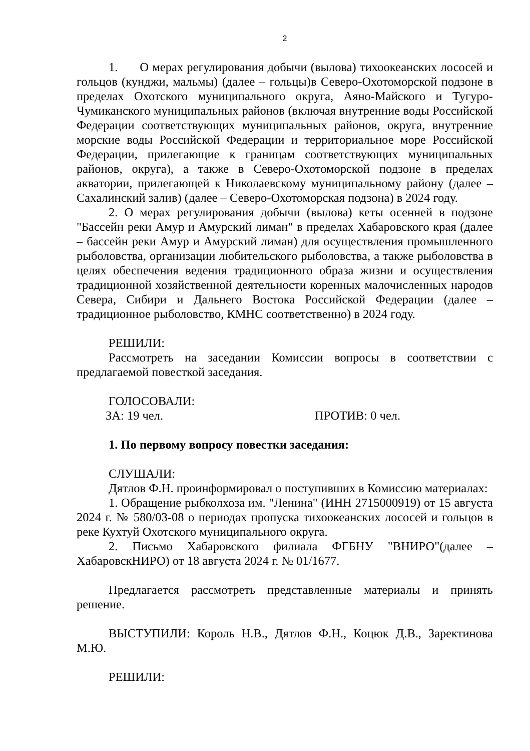2
1. О мерах регулирования добычи (вылова) тихоокеанских лососей и гольцов (кунджи, мальмы) (далее – гольцы)в Северо-Охотоморской подзоне в пределах Охотского муниципального округа, Аяно-Майского и Тугуро-Чумиканского муниципальных районов (включая внутренние воды Российской Федерации соответствующих муниципальных районов, округа, внутренние морские воды Российской Федерации и территориальное море Российской Федерации, прилегающие к границам соответствующих муниципальных районов, округа), а также в Северо-Охотоморской подзоне в пределах акватории, прилегающей к Николаевскому муниципальному району (далее – Сахалинский залив) (далее – Северо-Охотоморская подзона) в 2024 году.
2. О мерах регулирования добычи (вылова) кеты осенней в подзоне "Бассейн реки Амур и Амурский лиман" в пределах Хабаровского края (далее – бассейн реки Амур и Амурский лиман) для осуществления промышленного рыболовства, организации любительского рыболовства, а также рыболовства в целях обеспечения ведения традиционного образа жизни и осуществления традиционной хозяйственной деятельности коренных малочисленных народов Севера, Сибири и Дальнего Востока Российской Федерации (далее – традиционное рыболовство, КМНС соответственно) в 2024 году.
РЕШИЛИ:
Рассмотреть на заседании Комиссии вопросы в соответствии с предлагаемой повесткой заседания.
ГОЛОСОВАЛИ:
ЗА: 19 чел. ПРОТИВ: 0 чел.
1. По первому вопросу повестки заседания:
СЛУШАЛИ:
Дятлов Ф.Н. проинформировал о поступивших в Комиссию материалах:
1. Обращение рыбколхоза им. "Ленина" (ИНН 2715000919) от 15 августа 2024 г. № 580/03-08 о периодах пропуска тихоокеанских лососей и гольцов в реке Кухтуй Охотского муниципального округа.
2. Письмо Хабаровского филиала ФГБНУ "ВНИРО"(далее – ХабаровскНИРО) от 18 августа 2024 г. № 01/1677.
Предлагается рассмотреть представленные материалы и принять решение.
ВЫСТУПИЛИ: Король Н.В., Дятлов Ф.Н., Коцюк Д.В., Заректинова М.Ю.
РЕШИЛИ: